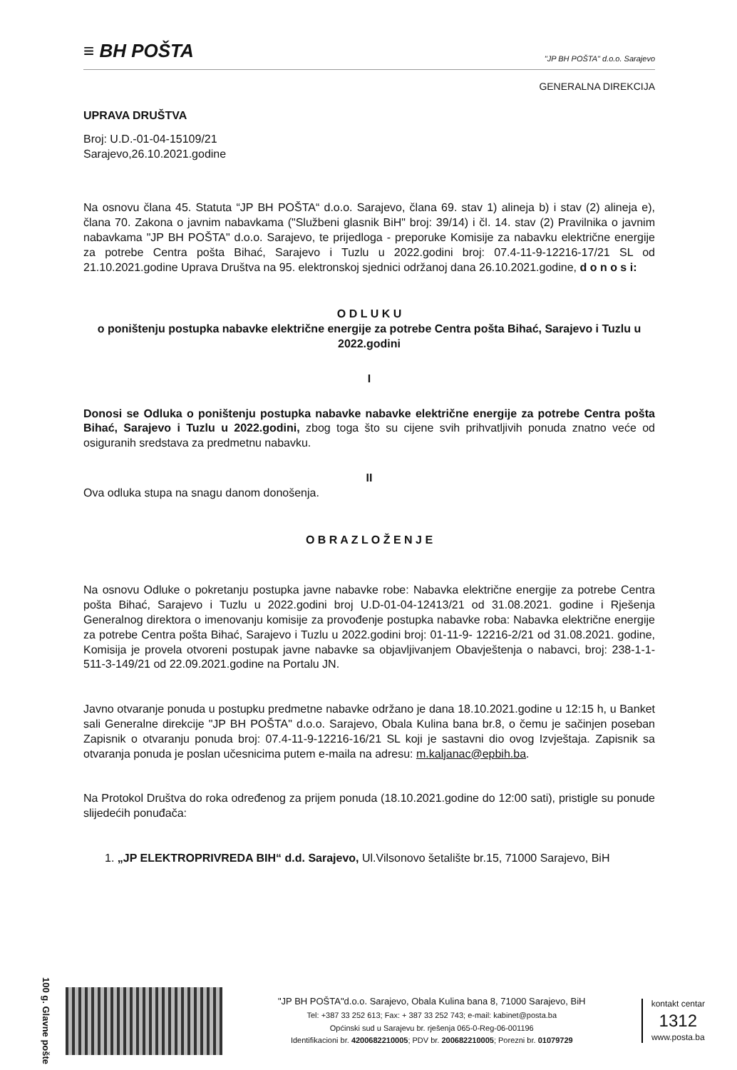≡ BH POŠTA
"JP BH POŠTA" d.o.o. Sarajevo
GENERALNA DIREKCIJA
UPRAVA DRUŠTVA
Broj: U.D.-01-04-15109/21
Sarajevo,26.10.2021.godine
Na osnovu člana 45. Statuta “JP BH POŠTA“ d.o.o. Sarajevo, člana 69. stav 1) alineja b) i stav (2) alineja e), člana 70. Zakona o javnim nabavkama ("Službeni glasnik BiH" broj: 39/14) i čl. 14. stav (2) Pravilnika o javnim nabavkama "JP BH POŠTA" d.o.o. Sarajevo, te prijedloga - preporuke Komisije za nabavku električne energije za potrebe Centra pošta Bihać, Sarajevo i Tuzlu u 2022.godini broj: 07.4-11-9-12216-17/21 SL od 21.10.2021.godine Uprava Društva na 95. elektronskoj sjednici održanoj dana 26.10.2021.godine, d o n o s i:
O D L U K U
o poništenju postupka nabavke električne energije za potrebe Centra pošta Bihać, Sarajevo i Tuzlu u 2022.godini
I
Donosi se Odluka o poništenju postupka nabavke nabavke električne energije za potrebe Centra pošta Bihać, Sarajevo i Tuzlu u 2022.godini, zbog toga što su cijene svih prihvatljivih ponuda znatno veće od osiguranih sredstava za predmetnu nabavku.
II
Ova odluka stupa na snagu danom donošenja.
O B R A Z L O Ž E N J E
Na osnovu Odluke o pokretanju postupka javne nabavke robe: Nabavka električne energije za potrebe Centra pošta Bihać, Sarajevo i Tuzlu u 2022.godini broj U.D-01-04-12413/21 od 31.08.2021. godine i Rješenja Generalnog direktora o imenovanju komisije za provođenje postupka nabavke roba: Nabavka električne energije za potrebe Centra pošta Bihać, Sarajevo i Tuzlu u 2022.godini broj: 01-11-9- 12216-2/21 od 31.08.2021. godine, Komisija je provela otvoreni postupak javne nabavke sa objavljivanjem Obavještenja o nabavci, broj: 238-1-1-511-3-149/21 od 22.09.2021.godine na Portalu JN.
Javno otvaranje ponuda u postupku predmetne nabavke održano je dana 18.10.2021.godine u 12:15 h, u Banket sali Generalne direkcije "JP BH POŠTA" d.o.o. Sarajevo, Obala Kulina bana br.8, o čemu je sačinjen poseban Zapisnik o otvaranju ponuda broj: 07.4-11-9-12216-16/21 SL koji je sastavni dio ovog Izvještaja. Zapisnik sa otvaranja ponuda je poslan učesnicima putem e-maila na adresu: m.kaljanac@epbih.ba.
Na Protokol Društva do roka određenog za prijem ponuda (18.10.2021.godine do 12:00 sati), pristigle su ponude slijedećih ponuđača:
1. „JP ELEKTROPRIVREDA BIH“ d.d. Sarajevo, Ul.Vilsonovo šetalište br.15, 71000 Sarajevo, BiH
100 g. Glavne pošte
"JP BH POŠTA"d.o.o. Sarajevo, Obala Kulina bana 8, 71000 Sarajevo, BiH
Tel: +387 33 252 613; Fax: + 387 33 252 743; e-mail: kabinet@posta.ba
Općinski sud u Sarajevu br. rješenja 065-0-Reg-06-001196
Identifikacioni br. 4200682210005; PDV br. 200682210005; Porezni br. 01079729
kontakt centar
1312
www.posta.ba